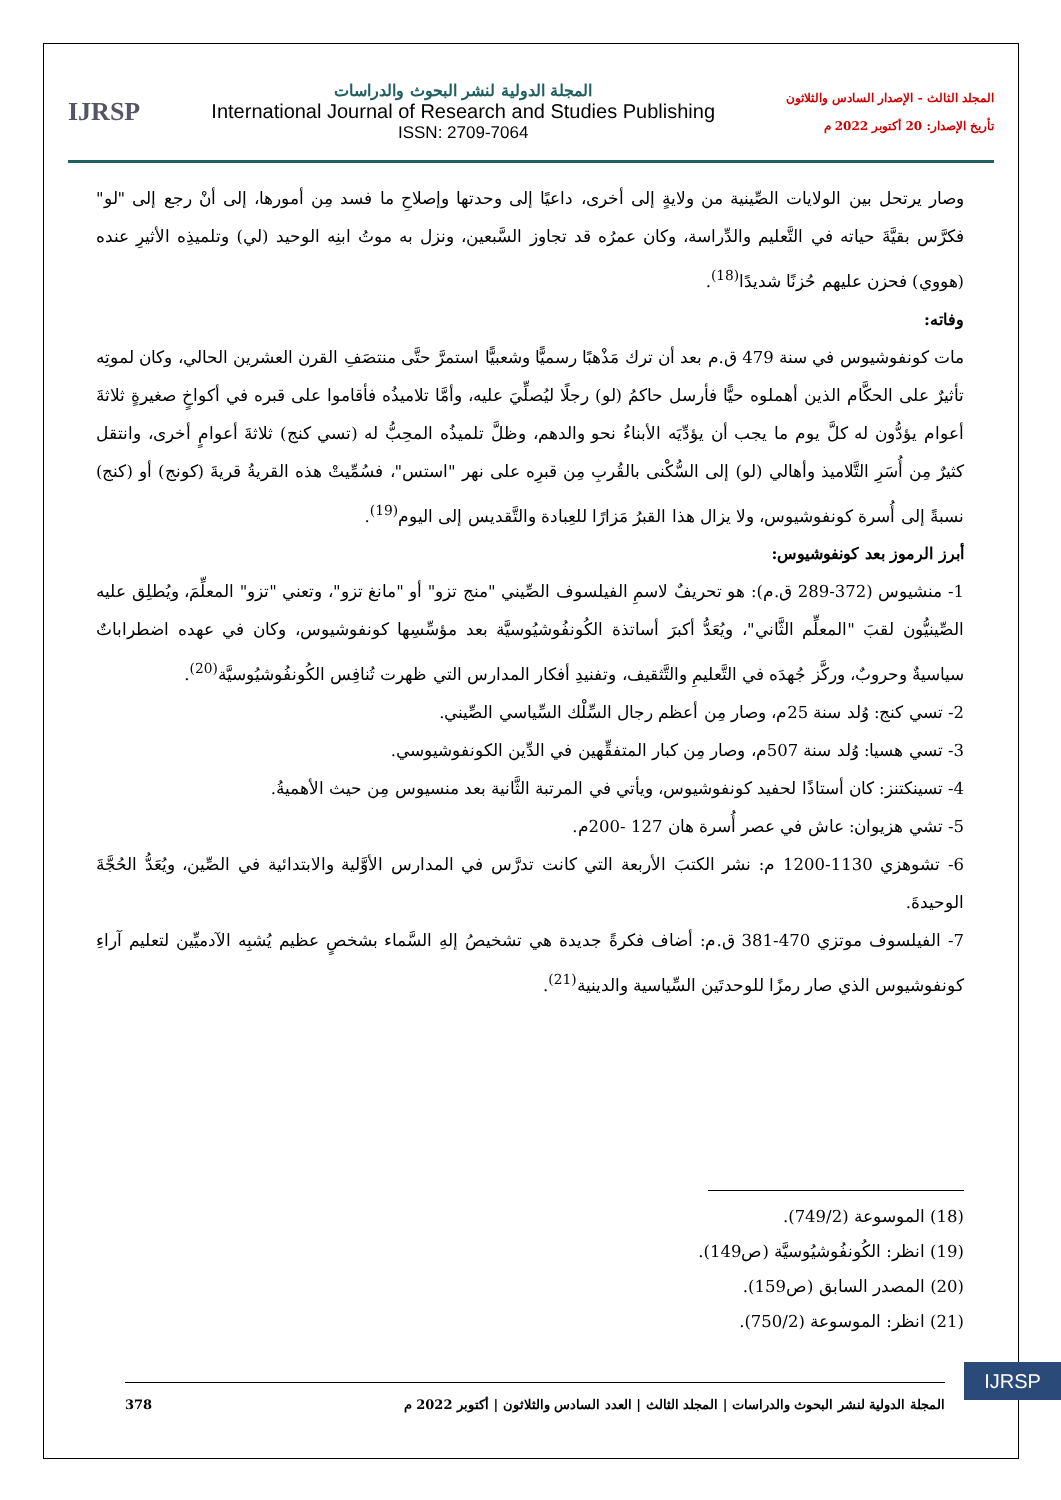المجلد الثالث - الإصدار السادس والثلاثون
تأريخ الإصدار: 20 أكتوبر 2022 م
المجلة الدولية لنشر البحوث والدراسات
International Journal of Research and Studies Publishing
ISSN: 2709-7064
IJRSP
وصار يرتحل بين الولايات الصِّينية من ولايةٍ إلى أخرى، داعيًا إلى وحدتها وإصلاحِ ما فسد مِن أمورها، إلى أنْ رجع إلى "لو" فكرَّس بقيَّةَ حياته في التَّعليم والدِّراسة، وكان عمرُه قد تجاوز السَّبعين، ونزل به موتُ ابنِه الوحيد (لي) وتلميذِه الأثيرِ عنده (هووي) فحزن عليهم حُزنًا شديدًا<sup>(18)</sup>.
وفاته:
مات كونفوشيوس في سنة 479 ق.م بعد أن ترك مَذْهبًا رسميًّا وشعبيًّا استمرَّ حتَّى منتصَفِ القرن العشرين الحالي، وكان لموتِه تأثيرٌ على الحكَّام الذين أهملوه حيًّا فأرسل حاكمُ (لو) رجلًا ليُصلِّيَ عليه، وأمَّا تلاميذُه فأقاموا على قبره في أكواخٍ صغيرةٍ ثلاثةَ أعوام يؤدُّون له كلَّ يوم ما يجب أن يؤدِّيَه الأبناءُ نحو والدهم، وظلَّ تلميذُه المحِبُّ له (تسي كنج) ثلاثةَ أعوامٍ أخرى، وانتقل كثيرٌ مِن أُسَرِ التَّلاميذ وأهالي (لو) إلى السُّكْنى بالقُربِ مِن قبرِه على نهر "استس"، فسُمِّيتْ هذه القريةُ قريةَ (كونج) أو (كنج) نسبةً إلى أُسرة كونفوشيوس، ولا يزال هذا القبرُ مَزارًا للعِبادة والتَّقديس إلى اليوم<sup>(19)</sup>.
أبرز الرموز بعد كونفوشيوس:
1- منشيوس (372-289 ق.م): هو تحريفٌ لاسمِ الفيلسوف الصِّيني "منج تزو" أو "مانغ تزو"، وتعني "تزو" المعلِّمَ، ويُطلِق عليه الصِّينيُّون لقبَ "المعلِّم الثَّاني"، ويُعَدُّ أكبرَ أساتذة الكُونفُوشيُوسيَّة بعد مؤسِّسِها كونفوشيوس، وكان في عهده اضطراباتٌ سياسيةٌ وحروبٌ، وركَّز جُهدَه في التَّعليمِ والتَّثقيف، وتفنيدِ أفكار المدارس التي ظهرت تُنافِس الكُونفُوشيُوسيَّة<sup>(20)</sup>.
2- تسي كنج: وُلد سنة 25م، وصار مِن أعظم رجال السِّلْك السِّياسي الصِّيني.
3- تسي هسيا: وُلد سنة 507م، وصار مِن كبار المتفقِّهين في الدِّين الكونفوشيوسي.
4- تسينكتنز: كان أستاذًا لحفيد كونفوشيوس، ويأتي في المرتبة الثَّانية بعد منسيوس مِن حيث الأهميةُ.
5- تشي هزيوان: عاش في عصر أُسرة هان 127 -200م.
6- تشوهزي 1130-1200 م: نشر الكتبَ الأربعة التي كانت تدرَّس في المدارس الأوَّلية والابتدائية في الصِّين، ويُعَدُّ الحُجَّةَ الوحيدةَ.
7- الفيلسوف موتزي 470-381 ق.م: أضاف فكرةً جديدة هي تشخيصُ إلهِ السَّماء بشخصٍ عظيم يُشبِه الآدميِّين لتعليم آراءِ كونفوشيوس الذي صار رمزًا للوحدتَين السِّياسية والدينية<sup>(21)</sup>.
(18) الموسوعة (749/2).
(19) انظر: الكُونفُوشيُوسيَّة (ص149).
(20) المصدر السابق (ص159).
(21) انظر: الموسوعة (750/2).
IJRSP
المجلة الدولية لنشر البحوث والدراسات | المجلد الثالث | العدد السادس والثلاثون | أكتوبر 2022 م 378